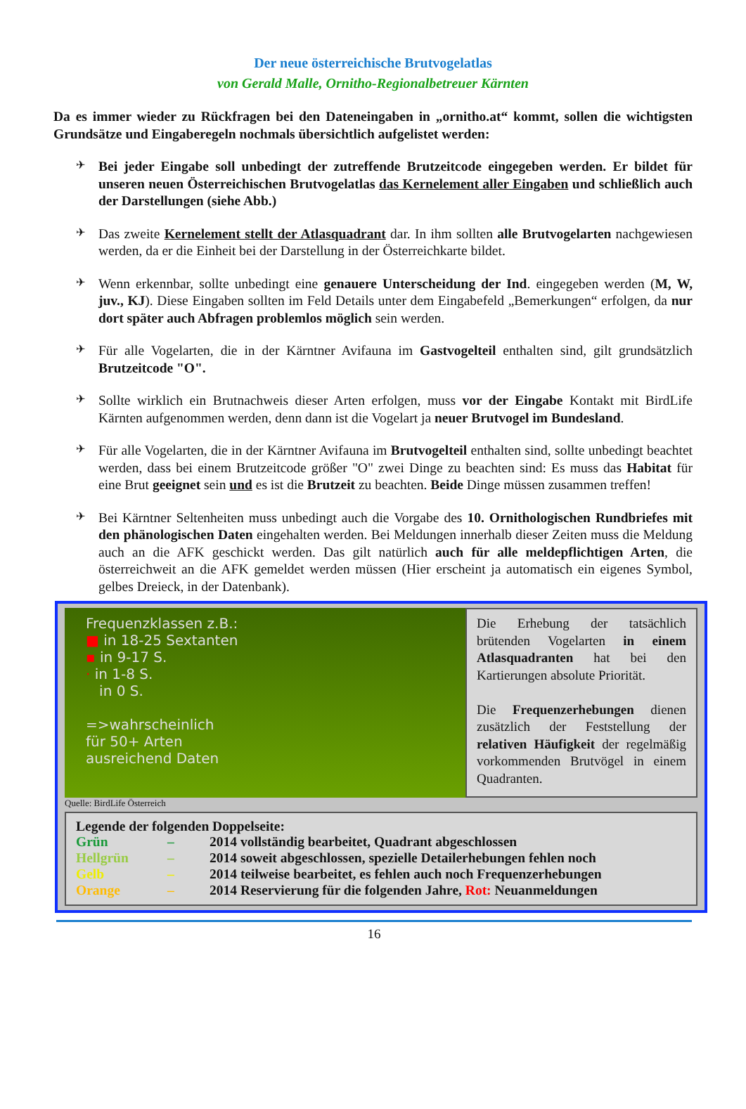Der neue österreichische Brutvogelatlas
von Gerald Malle, Ornitho-Regionalbetreuer Kärnten
Da es immer wieder zu Rückfragen bei den Dateneingaben in „ornitho.at“ kommt, sollen die wichtigsten Grundsätze und Eingaberegeln nochmals übersichtlich aufgelistet werden:
✈
Bei jeder Eingabe soll unbedingt der zutreffende Brutzeitcode eingegeben werden. Er bildet für unseren neuen Österreichischen Brutvogelatlas das Kernelement aller Eingaben und schließlich auch der Darstellungen (siehe Abb.)
✈
Das zweite Kernelement stellt der Atlasquadrant dar. In ihm sollten alle Brutvogelarten nachgewiesen werden, da er die Einheit bei der Darstellung in der Österreichkarte bildet.
✈
Wenn erkennbar, sollte unbedingt eine genauere Unterscheidung der Ind. eingegeben werden (M, W, juv., KJ). Diese Eingaben sollten im Feld Details unter dem Eingabefeld „Bemerkungen“ erfolgen, da nur dort später auch Abfragen problemlos möglich sein werden.
✈
Für alle Vogelarten, die in der Kärntner Avifauna im Gastvogelteil enthalten sind, gilt grundsätzlich Brutzeitcode "O".
✈
Sollte wirklich ein Brutnachweis dieser Arten erfolgen, muss vor der Eingabe Kontakt mit BirdLife Kärnten aufgenommen werden, denn dann ist die Vogelart ja neuer Brutvogel im Bundesland.
✈
Für alle Vogelarten, die in der Kärntner Avifauna im Brutvogelteil enthalten sind, sollte unbedingt beachtet werden, dass bei einem Brutzeitcode größer "O" zwei Dinge zu beachten sind: Es muss das Habitat für eine Brut geeignet sein und es ist die Brutzeit zu beachten. Beide Dinge müssen zusammen treffen!
✈
Bei Kärntner Seltenheiten muss unbedingt auch die Vorgabe des 10. Ornithologischen Rundbriefes mit den phänologischen Daten eingehalten werden. Bei Meldungen innerhalb dieser Zeiten muss die Meldung auch an die AFK geschickt werden. Das gilt natürlich auch für alle meldepflichtigen Arten, die österreichweit an die AFK gemeldet werden müssen (Hier erscheint ja automatisch ein eigenes Symbol, gelbes Dreieck, in der Datenbank).
Frequenzklassen z.B.:
■ in 18-25 Sextanten
▪ in 9-17 S.
· in 1-8 S.
in 0 S.
=>wahrscheinlich
für 50+ Arten
ausreichend Daten
Die Erhebung der tatsächlich brütenden Vogelarten in einem Atlasquadranten hat bei den Kartierungen absolute Priorität.
Die Frequenzerhebungen dienen zusätzlich der Feststellung der relativen Häufigkeit der regelmäßig vorkommenden Brutvögel in einem Quadranten.
Quelle: BirdLife Österreich
Legende der folgenden Doppelseite:
| Grün | – | 2014 vollständig bearbeitet, Quadrant abgeschlossen |
| Hellgrün | – | 2014 soweit abgeschlossen, spezielle Detailerhebungen fehlen noch |
| Gelb | – | 2014 teilweise bearbeitet, es fehlen auch noch Frequenzerhebungen |
| Orange | – | 2014 Reservierung für die folgenden Jahre, Rot: Neuanmeldungen |
16